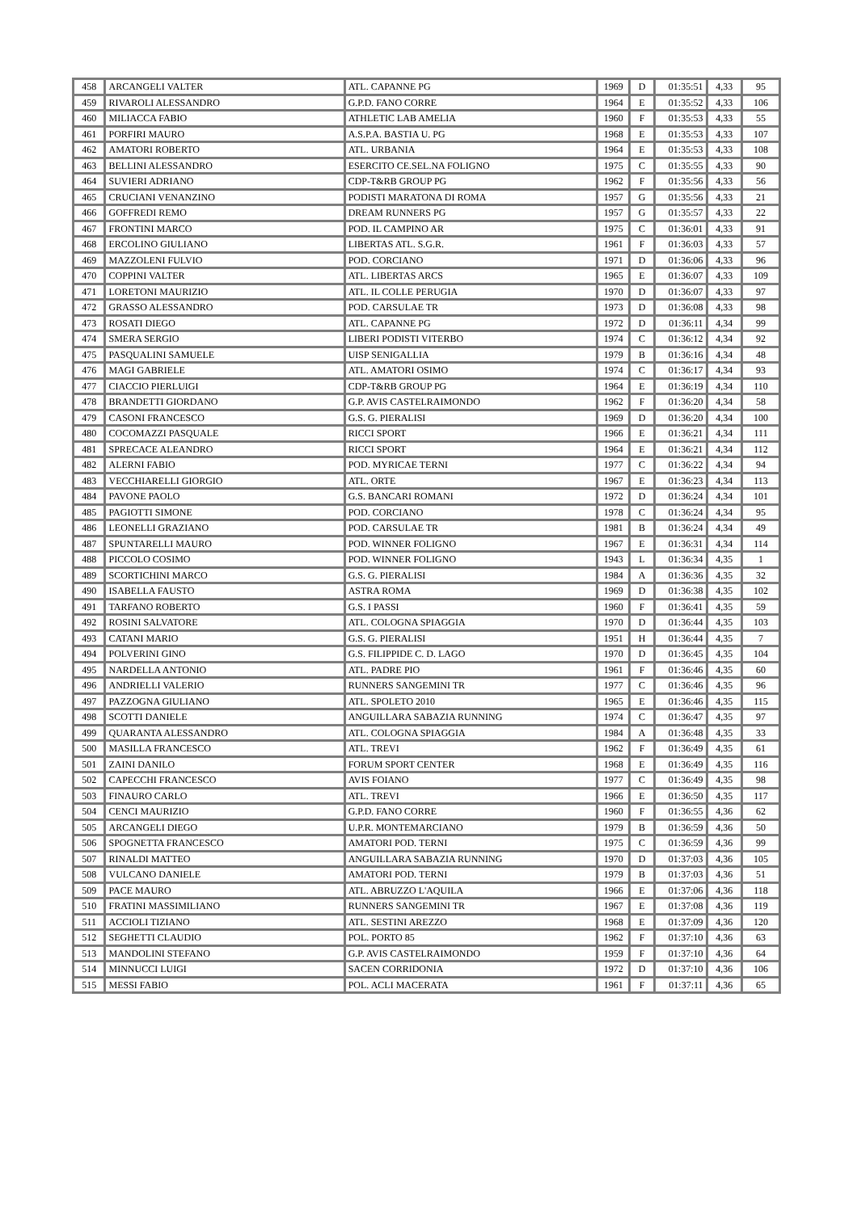| 458 | ARCANGELI VALTER | ATL. CAPANNE PG | 1969 | D | 01:35:51 | 4,33 | 95 |
| 459 | RIVAROLI ALESSANDRO | G.P.D. FANO CORRE | 1964 | E | 01:35:52 | 4,33 | 106 |
| 460 | MILIACCA FABIO | ATHLETIC LAB AMELIA | 1960 | F | 01:35:53 | 4,33 | 55 |
| 461 | PORFIRI MAURO | A.S.P.A. BASTIA U. PG | 1968 | E | 01:35:53 | 4,33 | 107 |
| 462 | AMATORI ROBERTO | ATL. URBANIA | 1964 | E | 01:35:53 | 4,33 | 108 |
| 463 | BELLINI ALESSANDRO | ESERCITO CE.SEL.NA FOLIGNO | 1975 | C | 01:35:55 | 4,33 | 90 |
| 464 | SUVIERI ADRIANO | CDP-T&RB GROUP PG | 1962 | F | 01:35:56 | 4,33 | 56 |
| 465 | CRUCIANI VENANZINO | PODISTI MARATONA DI ROMA | 1957 | G | 01:35:56 | 4,33 | 21 |
| 466 | GOFFREDI REMO | DREAM RUNNERS PG | 1957 | G | 01:35:57 | 4,33 | 22 |
| 467 | FRONTINI MARCO | POD. IL CAMPINO AR | 1975 | C | 01:36:01 | 4,33 | 91 |
| 468 | ERCOLINO GIULIANO | LIBERTAS ATL. S.G.R. | 1961 | F | 01:36:03 | 4,33 | 57 |
| 469 | MAZZOLENI FULVIO | POD. CORCIANO | 1971 | D | 01:36:06 | 4,33 | 96 |
| 470 | COPPINI VALTER | ATL. LIBERTAS ARCS | 1965 | E | 01:36:07 | 4,33 | 109 |
| 471 | LORETONI MAURIZIO | ATL. IL COLLE PERUGIA | 1970 | D | 01:36:07 | 4,33 | 97 |
| 472 | GRASSO ALESSANDRO | POD. CARSULAE TR | 1973 | D | 01:36:08 | 4,33 | 98 |
| 473 | ROSATI DIEGO | ATL. CAPANNE PG | 1972 | D | 01:36:11 | 4,34 | 99 |
| 474 | SMERA SERGIO | LIBERI PODISTI VITERBO | 1974 | C | 01:36:12 | 4,34 | 92 |
| 475 | PASQUALINI SAMUELE | UISP SENIGALLIA | 1979 | B | 01:36:16 | 4,34 | 48 |
| 476 | MAGI GABRIELE | ATL. AMATORI OSIMO | 1974 | C | 01:36:17 | 4,34 | 93 |
| 477 | CIACCIO PIERLUIGI | CDP-T&RB GROUP PG | 1964 | E | 01:36:19 | 4,34 | 110 |
| 478 | BRANDETTI GIORDANO | G.P. AVIS CASTELRAIMONDO | 1962 | F | 01:36:20 | 4,34 | 58 |
| 479 | CASONI FRANCESCO | G.S. G. PIERALISI | 1969 | D | 01:36:20 | 4,34 | 100 |
| 480 | COCOMAZZI PASQUALE | RICCI SPORT | 1966 | E | 01:36:21 | 4,34 | 111 |
| 481 | SPRECACE ALEANDRO | RICCI SPORT | 1964 | E | 01:36:21 | 4,34 | 112 |
| 482 | ALERNI FABIO | POD. MYRICAE TERNI | 1977 | C | 01:36:22 | 4,34 | 94 |
| 483 | VECCHIARELLI GIORGIO | ATL. ORTE | 1967 | E | 01:36:23 | 4,34 | 113 |
| 484 | PAVONE PAOLO | G.S. BANCARI ROMANI | 1972 | D | 01:36:24 | 4,34 | 101 |
| 485 | PAGIOTTI SIMONE | POD. CORCIANO | 1978 | C | 01:36:24 | 4,34 | 95 |
| 486 | LEONELLI GRAZIANO | POD. CARSULAE TR | 1981 | B | 01:36:24 | 4,34 | 49 |
| 487 | SPUNTARELLI MAURO | POD. WINNER FOLIGNO | 1967 | E | 01:36:31 | 4,34 | 114 |
| 488 | PICCOLO COSIMO | POD. WINNER FOLIGNO | 1943 | L | 01:36:34 | 4,35 | 1 |
| 489 | SCORTICHINI MARCO | G.S. G. PIERALISI | 1984 | A | 01:36:36 | 4,35 | 32 |
| 490 | ISABELLA FAUSTO | ASTRA ROMA | 1969 | D | 01:36:38 | 4,35 | 102 |
| 491 | TARFANO ROBERTO | G.S. I PASSI | 1960 | F | 01:36:41 | 4,35 | 59 |
| 492 | ROSINI SALVATORE | ATL. COLOGNA SPIAGGIA | 1970 | D | 01:36:44 | 4,35 | 103 |
| 493 | CATANI MARIO | G.S. G. PIERALISI | 1951 | H | 01:36:44 | 4,35 | 7 |
| 494 | POLVERINI GINO | G.S. FILIPPIDE C. D. LAGO | 1970 | D | 01:36:45 | 4,35 | 104 |
| 495 | NARDELLA ANTONIO | ATL. PADRE PIO | 1961 | F | 01:36:46 | 4,35 | 60 |
| 496 | ANDRIELLI VALERIO | RUNNERS SANGEMINI TR | 1977 | C | 01:36:46 | 4,35 | 96 |
| 497 | PAZZOGNA GIULIANO | ATL. SPOLETO 2010 | 1965 | E | 01:36:46 | 4,35 | 115 |
| 498 | SCOTTI DANIELE | ANGUILLARA SABAZIA RUNNING | 1974 | C | 01:36:47 | 4,35 | 97 |
| 499 | QUARANTA ALESSANDRO | ATL. COLOGNA SPIAGGIA | 1984 | A | 01:36:48 | 4,35 | 33 |
| 500 | MASILLA FRANCESCO | ATL. TREVI | 1962 | F | 01:36:49 | 4,35 | 61 |
| 501 | ZAINI DANILO | FORUM SPORT CENTER | 1968 | E | 01:36:49 | 4,35 | 116 |
| 502 | CAPECCHI FRANCESCO | AVIS FOIANO | 1977 | C | 01:36:49 | 4,35 | 98 |
| 503 | FINAURO CARLO | ATL. TREVI | 1966 | E | 01:36:50 | 4,35 | 117 |
| 504 | CENCI MAURIZIO | G.P.D. FANO CORRE | 1960 | F | 01:36:55 | 4,36 | 62 |
| 505 | ARCANGELI DIEGO | U.P.R. MONTEMARCIANO | 1979 | B | 01:36:59 | 4,36 | 50 |
| 506 | SPOGNETTA FRANCESCO | AMATORI POD. TERNI | 1975 | C | 01:36:59 | 4,36 | 99 |
| 507 | RINALDI MATTEO | ANGUILLARA SABAZIA RUNNING | 1970 | D | 01:37:03 | 4,36 | 105 |
| 508 | VULCANO DANIELE | AMATORI POD. TERNI | 1979 | B | 01:37:03 | 4,36 | 51 |
| 509 | PACE MAURO | ATL. ABRUZZO L'AQUILA | 1966 | E | 01:37:06 | 4,36 | 118 |
| 510 | FRATINI MASSIMILIANO | RUNNERS SANGEMINI TR | 1967 | E | 01:37:08 | 4,36 | 119 |
| 511 | ACCIOLI TIZIANO | ATL. SESTINI AREZZO | 1968 | E | 01:37:09 | 4,36 | 120 |
| 512 | SEGHETTI CLAUDIO | POL. PORTO 85 | 1962 | F | 01:37:10 | 4,36 | 63 |
| 513 | MANDOLINI STEFANO | G.P. AVIS CASTELRAIMONDO | 1959 | F | 01:37:10 | 4,36 | 64 |
| 514 | MINNUCCI LUIGI | SACEN CORRIDONIA | 1972 | D | 01:37:10 | 4,36 | 106 |
| 515 | MESSI FABIO | POL. ACLI MACERATA | 1961 | F | 01:37:11 | 4,36 | 65 |